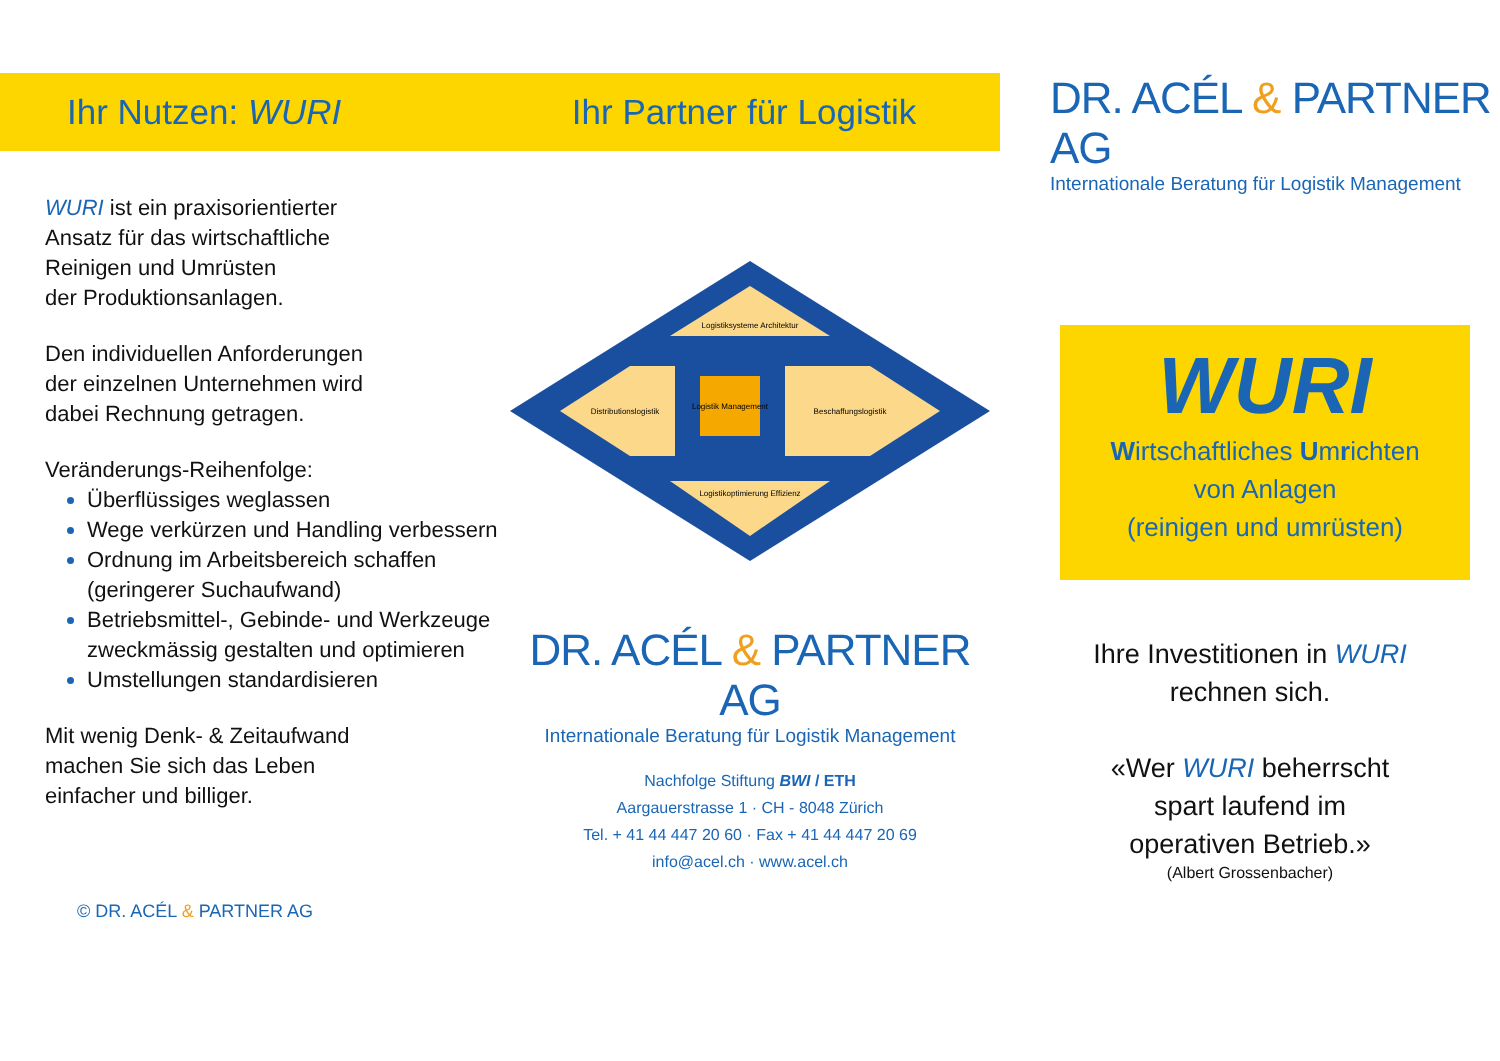Ihr Nutzen: WURI
WURI ist ein praxisorientierter
Ansatz für das wirtschaftliche
Reinigen und Umrüsten
der Produktionsanlagen.
Den individuellen Anforderungen
der einzelnen Unternehmen wird
dabei Rechnung getragen.
Veränderungs-Reihenfolge:
Überflüssiges weglassen
Wege verkürzen und Handling verbessern
Ordnung im Arbeitsbereich schaffen (geringerer Suchaufwand)
Betriebsmittel-, Gebinde- und Werkzeuge zweckmässig gestalten und optimieren
Umstellungen standardisieren
Mit wenig Denk- & Zeitaufwand
machen Sie sich das Leben
einfacher und billiger.
© DR. ACÉL & PARTNER AG
Ihr Partner für Logistik
Logistiksysteme Architektur
Distributionslogistik
Logistik Management
Beschaffungslogistik
Logistikoptimierung Effizienz
DR. ACÉL & PARTNER AG
Internationale Beratung für Logistik Management
Nachfolge Stiftung BWI / ETH
Aargauerstrasse 1 · CH - 8048 Zürich
Tel. + 41 44 447 20 60 · Fax + 41 44 447 20 69
info@acel.ch · www.acel.ch
DR. ACÉL & PARTNER AG
Internationale Beratung für Logistik Management
WURI
Wirtschaftliches Umrichten
von Anlagen
(reinigen und umrüsten)
Ihre Investitionen in WURI
rechnen sich.
«Wer WURI beherrscht
spart laufend im
operativen Betrieb.»
(Albert Grossenbacher)